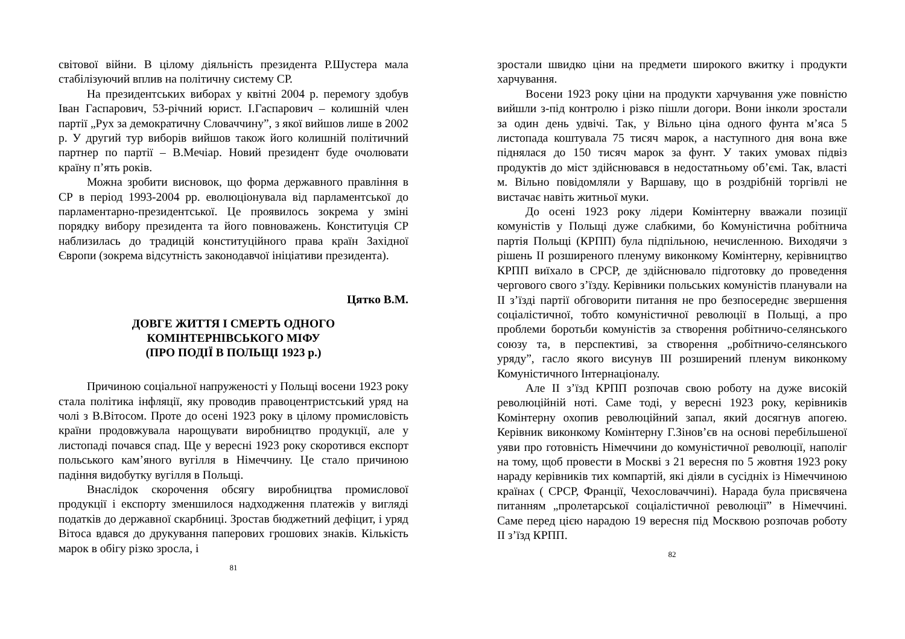світової війни. В цілому діяльність президента Р.Шустера мала стабілізуючий вплив на політичну систему СР.
На президентських виборах у квітні 2004 р. перемогу здобув Іван Гаспарович, 53-річний юрист. І.Гаспарович – колишній член партії „Рух за демократичну Словаччину”, з якої вийшов лише в 2002 р. У другий тур виборів вийшов також його колишній політичний партнер по партії – В.Мечіар. Новий президент буде очолювати країну п’ять років.
Можна зробити висновок, що форма державного правління в СР в період 1993-2004 рр. еволюціонувала від парламентської до парламентарно-президентської. Це проявилось зокрема у зміні порядку вибору президента та його повноважень. Конституція СР наблизилась до традицій конституційного права країн Західної Європи (зокрема відсутність законодавчої ініціативи президента).
Цятко В.М.
ДОВГЕ ЖИТТЯ І СМЕРТЬ ОДНОГО
КОМІНТЕРНІВСЬКОГО МІФУ
(ПРО ПОДІЇ В ПОЛЬЩІ 1923 р.)
Причиною соціальної напруженості у Польщі восени 1923 року стала політика інфляції, яку проводив правоцентристський уряд на чолі з В.Вітосом. Проте до осені 1923 року в цілому промисловість країни продовжувала нарощувати виробництво продукції, але у листопаді почався спад. Ще у вересні 1923 року скоротився експорт польського кам’яного вугілля в Німеччину. Це стало причиною падіння видобутку вугілля в Польщі.
Внаслідок скорочення обсягу виробництва промислової продукції і експорту зменшилося надходження платежів у вигляді податків до державної скарбниці. Зростав бюджетний дефіцит, і уряд Вітоса вдався до друкування паперових грошових знаків. Кількість марок в обігу різко зросла, і
81
зростали швидко ціни на предмети широкого вжитку і продукти харчування.
Восени 1923 року ціни на продукти харчування уже повністю вийшли з-під контролю і різко пішли догори. Вони інколи зростали за один день удвічі. Так, у Вільно ціна одного фунта м’яса 5 листопада коштувала 75 тисяч марок, а наступного дня вона вже піднялася до 150 тисяч марок за фунт. У таких умовах підвіз продуктів до міст здійснювався в недостатньому об’ємі. Так, властi м. Вільно повідомляли у Варшаву, що в роздрібній торгівлі не вистачає навіть житньої муки.
До осені 1923 року лідери Комінтерну вважали позиції комуністів у Польщі дуже слабкими, бо Комуністична робітнича партія Польщі (КРПП) була підпільною, нечисленною. Виходячи з рішень ІІ розширеного пленуму виконкому Комінтерну, керівництво КРПП виїхало в СРСР, де здійснювало підготовку до проведення чергового свого з’їзду. Керівники польських комуністів планували на ІІ з’їзді партії обговорити питання не про безпосереднє звершення соціалістичної, тобто комуністичної революції в Польщі, а про проблеми боротьби комуністів за створення робітничо-селянського союзу та, в перспективі, за створення „робітничо-селянського уряду”, гасло якого висунув ІІІ розширений пленум виконкому Комуністичного Інтернаціоналу.
Але ІІ з’їзд КРПП розпочав свою роботу на дуже високій революційній ноті. Саме тоді, у вересні 1923 року, керівників Комінтерну охопив революційний запал, який досягнув апогею. Керівник виконкому Комінтерну Г.Зінов’єв на основі перебільшеної уяви про готовність Німеччини до комуністичної революції, наполіг на тому, щоб провести в Москві з 21 вересня по 5 жовтня 1923 року нараду керівників тих компартій, які діяли в сусідніх із Німеччиною країнах ( СРСР, Франції, Чехословаччині). Нарада була присвячена питанням „пролетарської соціалістичної революції” в Німеччині. Саме перед цією нарадою 19 вересня під Москвою розпочав роботу ІІ з’їзд КРПП.
82